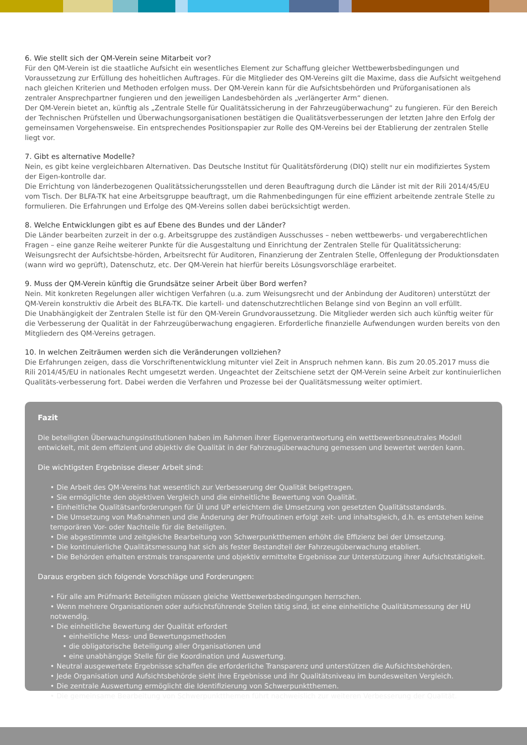6. Wie stellt sich der QM-Verein seine Mitarbeit vor?
Für den QM-Verein ist die staatliche Aufsicht ein wesentliches Element zur Schaffung gleicher Wettbewerbsbedingungen und Voraussetzung zur Erfüllung des hoheitlichen Auftrages. Für die Mitglieder des QM-Vereins gilt die Maxime, dass die Aufsicht weitgehend nach gleichen Kriterien und Methoden erfolgen muss. Der QM-Verein kann für die Aufsichtsbehörden und Prüforganisationen als zentraler Ansprechpartner fungieren und den jeweiligen Landesbehörden als „verlängerter Arm“ dienen.
Der QM-Verein bietet an, künftig als „Zentrale Stelle für Qualitätssicherung in der Fahrzeugüberwachung“ zu fungieren. Für den Bereich der Technischen Prüfstellen und Überwachungsorganisationen bestätigen die Qualitätsverbesserungen der letzten Jahre den Erfolg der gemeinsamen Vorgehensweise. Ein entsprechendes Positionspapier zur Rolle des QM-Vereins bei der Etablierung der zentralen Stelle liegt vor.
7. Gibt es alternative Modelle?
Nein, es gibt keine vergleichbaren Alternativen. Das Deutsche Institut für Qualitätsförderung (DIQ) stellt nur ein modifiziertes System der Eigen-kontrolle dar.
Die Errichtung von länderbezogenen Qualitätssicherungsstellen und deren Beauftragung durch die Länder ist mit der Rili 2014/45/EU vom Tisch. Der BLFA-TK hat eine Arbeitsgruppe beauftragt, um die Rahmenbedingungen für eine effizient arbeitende zentrale Stelle zu formulieren. Die Erfahrungen und Erfolge des QM-Vereins sollen dabei berücksichtigt werden.
8. Welche Entwicklungen gibt es auf Ebene des Bundes und der Länder?
Die Länder bearbeiten zurzeit in der o.g. Arbeitsgruppe des zuständigen Ausschusses – neben wettbewerbs- und vergaberechtlichen Fragen – eine ganze Reihe weiterer Punkte für die Ausgestaltung und Einrichtung der Zentralen Stelle für Qualitätssicherung: Weisungsrecht der Aufsichtsbe-hörden, Arbeitsrecht für Auditoren, Finanzierung der Zentralen Stelle, Offenlegung der Produktionsdaten (wann wird wo geprüft), Datenschutz, etc. Der QM-Verein hat hierfür bereits Lösungsvorschläge erarbeitet.
9. Muss der QM-Verein künftig die Grundsätze seiner Arbeit über Bord werfen?
Nein. Mit konkreten Regelungen aller wichtigen Verfahren (u.a. zum Weisungsrecht und der Anbindung der Auditoren) unterstützt der QM-Verein konstruktiv die Arbeit des BLFA-TK. Die kartell- und datenschutzrechtlichen Belange sind von Beginn an voll erfüllt.
Die Unabhängigkeit der Zentralen Stelle ist für den QM-Verein Grundvoraussetzung. Die Mitglieder werden sich auch künftig weiter für die Verbesserung der Qualität in der Fahrzeugüberwachung engagieren. Erforderliche finanzielle Aufwendungen wurden bereits von den Mitgliedern des QM-Vereins getragen.
10. In welchen Zeiträumen werden sich die Veränderungen vollziehen?
Die Erfahrungen zeigen, dass die Vorschriftenentwicklung mitunter viel Zeit in Anspruch nehmen kann. Bis zum 20.05.2017 muss die Rili 2014/45/EU in nationales Recht umgesetzt werden. Ungeachtet der Zeitschiene setzt der QM-Verein seine Arbeit zur kontinuierlichen Qualitäts-verbesserung fort. Dabei werden die Verfahren und Prozesse bei der Qualitätsmessung weiter optimiert.
Fazit
Die beteiligten Überwachungsinstitutionen haben im Rahmen ihrer Eigenverantwortung ein wettbewerbsneutrales Modell entwickelt, mit dem effizient und objektiv die Qualität in der Fahrzeugüberwachung gemessen und bewertet werden kann.
Die wichtigsten Ergebnisse dieser Arbeit sind:
• Die Arbeit des QM-Vereins hat wesentlich zur Verbesserung der Qualität beigetragen.
• Sie ermöglichte den objektiven Vergleich und die einheitliche Bewertung von Qualität.
• Einheitliche Qualitätsanforderungen für ÜI und UP erleichtern die Umsetzung von gesetzten Qualitätsstandards.
• Die Umsetzung von Maßnahmen und die Änderung der Prüfroutinen erfolgt zeit- und inhaltsgleich, d.h. es entstehen keine temporären Vor- oder Nachteile für die Beteiligten.
• Die abgestimmte und zeitgleiche Bearbeitung von Schwerpunktthemen erhöht die Effizienz bei der Umsetzung.
• Die kontinuierliche Qualitätsmessung hat sich als fester Bestandteil der Fahrzeugüberwachung etabliert.
• Die Behörden erhalten erstmals transparente und objektiv ermittelte Ergebnisse zur Unterstützung ihrer Aufsichtstätigkeit.
Daraus ergeben sich folgende Vorschläge und Forderungen:
• Für alle am Prüfmarkt Beteiligten müssen gleiche Wettbewerbsbedingungen herrschen.
• Wenn mehrere Organisationen oder aufsichtsführende Stellen tätig sind, ist eine einheitliche Qualitätsmessung der HU notwendig.
• Die einheitliche Bewertung der Qualität erfordert
• einheitliche Mess- und Bewertungsmethoden
• die obligatorische Beteiligung aller Organisationen und
• eine unabhängige Stelle für die Koordination und Auswertung.
• Neutral ausgewertete Ergebnisse schaffen die erforderliche Transparenz und unterstützen die Aufsichtsbehörden.
• Jede Organisation und Aufsichtsbehörde sieht ihre Ergebnisse und ihr Qualitätsniveau im bundesweiten Vergleich.
• Die zentrale Auswertung ermöglicht die Identifizierung von Schwerpunktthemen.
• Die gemeinsame Bearbeitung von Schwerpunktthemen führt nachweislich zur weiteren Verbesserung der Qualität.